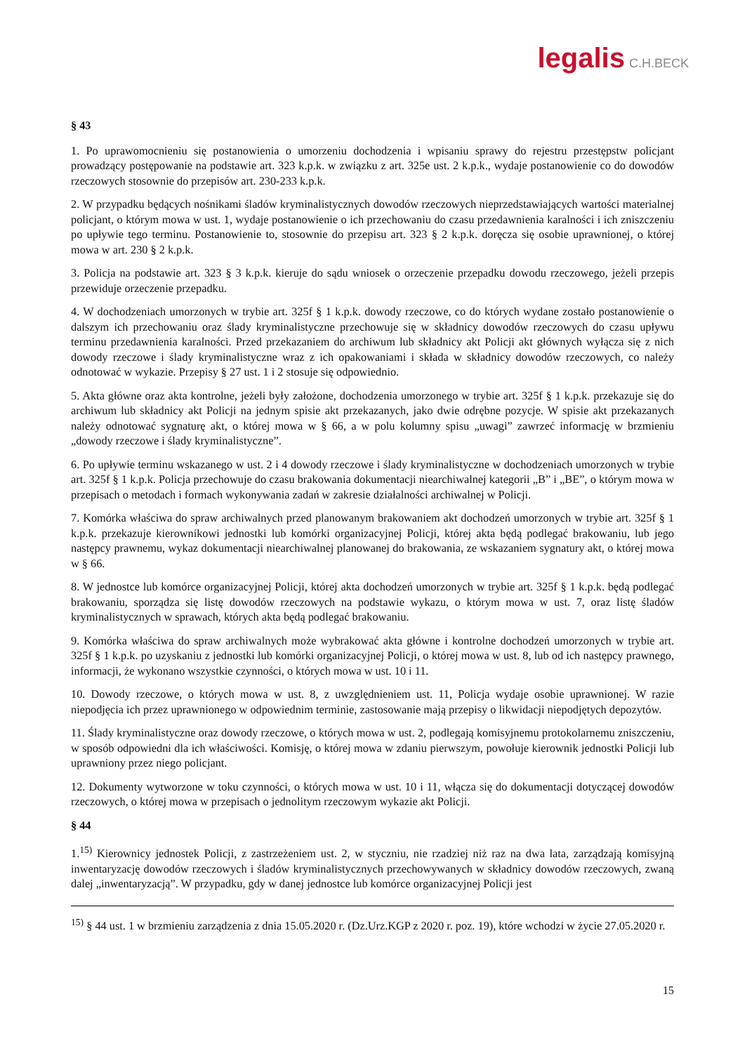legalis C.H.BECK
§ 43
1. Po uprawomocnieniu się postanowienia o umorzeniu dochodzenia i wpisaniu sprawy do rejestru przestępstw policjant prowadzący postępowanie na podstawie art. 323 k.p.k. w związku z art. 325e ust. 2 k.p.k., wydaje postanowienie co do dowodów rzeczowych stosownie do przepisów art. 230-233 k.p.k.
2. W przypadku będących nośnikami śladów kryminalistycznych dowodów rzeczowych nieprzedstawiających wartości materialnej policjant, o którym mowa w ust. 1, wydaje postanowienie o ich przechowaniu do czasu przedawnienia karalności i ich zniszczeniu po upływie tego terminu. Postanowienie to, stosownie do przepisu art. 323 § 2 k.p.k. doręcza się osobie uprawnionej, o której mowa w art. 230 § 2 k.p.k.
3. Policja na podstawie art. 323 § 3 k.p.k. kieruje do sądu wniosek o orzeczenie przepadku dowodu rzeczowego, jeżeli przepis przewiduje orzeczenie przepadku.
4. W dochodzeniach umorzonych w trybie art. 325f § 1 k.p.k. dowody rzeczowe, co do których wydane zostało postanowienie o dalszym ich przechowaniu oraz ślady kryminalistyczne przechowuje się w składnicy dowodów rzeczowych do czasu upływu terminu przedawnienia karalności. Przed przekazaniem do archiwum lub składnicy akt Policji akt głównych wyłącza się z nich dowody rzeczowe i ślady kryminalistyczne wraz z ich opakowaniami i składa w składnicy dowodów rzeczowych, co należy odnotować w wykazie. Przepisy § 27 ust. 1 i 2 stosuje się odpowiednio.
5. Akta główne oraz akta kontrolne, jeżeli były założone, dochodzenia umorzonego w trybie art. 325f § 1 k.p.k. przekazuje się do archiwum lub składnicy akt Policji na jednym spisie akt przekazanych, jako dwie odrębne pozycje. W spisie akt przekazanych należy odnotować sygnaturę akt, o której mowa w § 66, a w polu kolumny spisu „uwagi” zawrzeć informację w brzmieniu „dowody rzeczowe i ślady kryminalistyczne”.
6. Po upływie terminu wskazanego w ust. 2 i 4 dowody rzeczowe i ślady kryminalistyczne w dochodzeniach umorzonych w trybie art. 325f § 1 k.p.k. Policja przechowuje do czasu brakowania dokumentacji niearchiwalnej kategorii „B” i „BE”, o którym mowa w przepisach o metodach i formach wykonywania zadań w zakresie działalności archiwalnej w Policji.
7. Komórka właściwa do spraw archiwalnych przed planowanym brakowaniem akt dochodzeń umorzonych w trybie art. 325f § 1 k.p.k. przekazuje kierownikowi jednostki lub komórki organizacyjnej Policji, której akta będą podlegać brakowaniu, lub jego następcy prawnemu, wykaz dokumentacji niearchiwalnej planowanej do brakowania, ze wskazaniem sygnatury akt, o której mowa w § 66.
8. W jednostce lub komórce organizacyjnej Policji, której akta dochodzeń umorzonych w trybie art. 325f § 1 k.p.k. będą podlegać brakowaniu, sporządza się listę dowodów rzeczowych na podstawie wykazu, o którym mowa w ust. 7, oraz listę śladów kryminalistycznych w sprawach, których akta będą podlegać brakowaniu.
9. Komórka właściwa do spraw archiwalnych może wybrakować akta główne i kontrolne dochodzeń umorzonych w trybie art. 325f § 1 k.p.k. po uzyskaniu z jednostki lub komórki organizacyjnej Policji, o której mowa w ust. 8, lub od ich następcy prawnego, informacji, że wykonano wszystkie czynności, o których mowa w ust. 10 i 11.
10. Dowody rzeczowe, o których mowa w ust. 8, z uwzględnieniem ust. 11, Policja wydaje osobie uprawnionej. W razie niepodjęcia ich przez uprawnionego w odpowiednim terminie, zastosowanie mają przepisy o likwidacji niepodjętych depozytów.
11. Ślady kryminalistyczne oraz dowody rzeczowe, o których mowa w ust. 2, podlegają komisyjnemu protokolarnemu zniszczeniu, w sposób odpowiedni dla ich właściwości. Komisję, o której mowa w zdaniu pierwszym, powołuje kierownik jednostki Policji lub uprawniony przez niego policjant.
12. Dokumenty wytworzone w toku czynności, o których mowa w ust. 10 i 11, włącza się do dokumentacji dotyczącej dowodów rzeczowych, o której mowa w przepisach o jednolitym rzeczowym wykazie akt Policji.
§ 44
1.<sup>15)</sup> Kierownicy jednostek Policji, z zastrzeżeniem ust. 2, w styczniu, nie rzadziej niż raz na dwa lata, zarządzają komisyjną inwentaryzację dowodów rzeczowych i śladów kryminalistycznych przechowywanych w składnicy dowodów rzeczowych, zwaną dalej „inwentaryzacją”. W przypadku, gdy w danej jednostce lub komórce organizacyjnej Policji jest
<sup>15)</sup> § 44 ust. 1 w brzmieniu zarządzenia z dnia 15.05.2020 r. (Dz.Urz.KGP z 2020 r. poz. 19), które wchodzi w życie 27.05.2020 r.
15